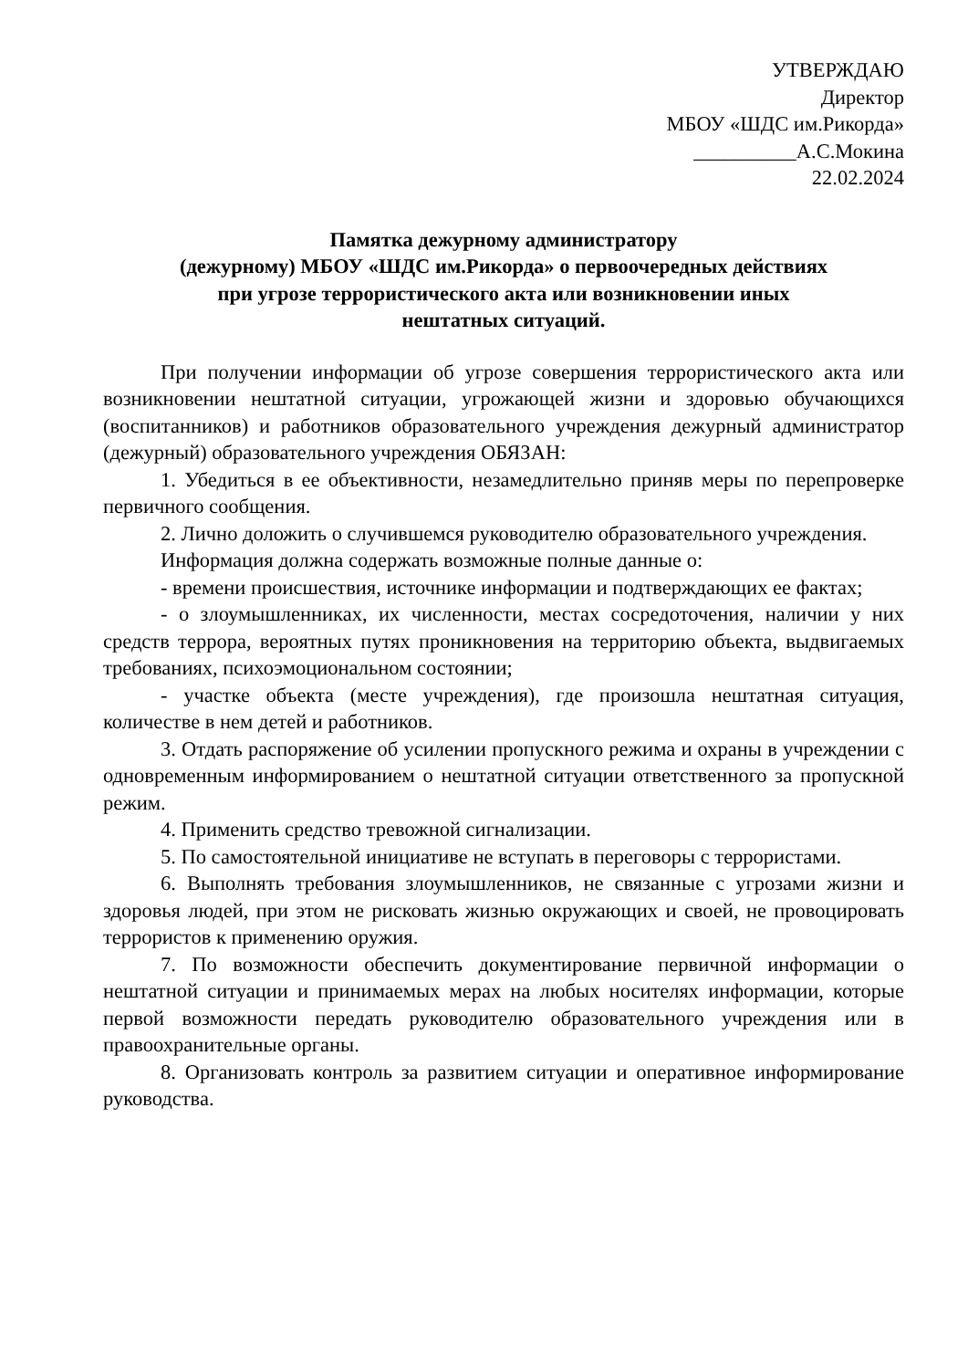УТВЕРЖДАЮ
Директор
МБОУ «ШДС им.Рикорда»
__________А.С.Мокина
22.02.2024
Памятка дежурному администратору
(дежурному) МБОУ «ШДС им.Рикорда» о первоочередных действиях
при угрозе террористического акта или возникновении иных
нештатных ситуаций.
При получении информации об угрозе совершения террористического акта или возникновении нештатной ситуации, угрожающей жизни и здоровью обучающихся (воспитанников) и работников образовательного учреждения дежурный администратор (дежурный) образовательного учреждения ОБЯЗАН:
1. Убедиться в ее объективности, незамедлительно приняв меры по перепроверке первичного сообщения.
2. Лично доложить о случившемся руководителю образовательного учреждения.
Информация должна содержать возможные полные данные о:
- времени происшествия, источнике информации и подтверждающих ее фактах;
- о злоумышленниках, их численности, местах сосредоточения, наличии у них средств террора, вероятных путях проникновения на территорию объекта, выдвигаемых требованиях, психоэмоциональном состоянии;
- участке объекта (месте учреждения), где произошла нештатная ситуация, количестве в нем детей и работников.
3. Отдать распоряжение об усилении пропускного режима и охраны в учреждении с одновременным информированием о нештатной ситуации ответственного за пропускной режим.
4. Применить средство тревожной сигнализации.
5. По самостоятельной инициативе не вступать в переговоры с террористами.
6. Выполнять требования злоумышленников, не связанные с угрозами жизни и здоровья людей, при этом не рисковать жизнью окружающих и своей, не провоцировать террористов к применению оружия.
7. По возможности обеспечить документирование первичной информации о нештатной ситуации и принимаемых мерах на любых носителях информации, которые первой возможности передать руководителю образовательного учреждения или в правоохранительные органы.
8. Организовать контроль за развитием ситуации и оперативное информирование руководства.